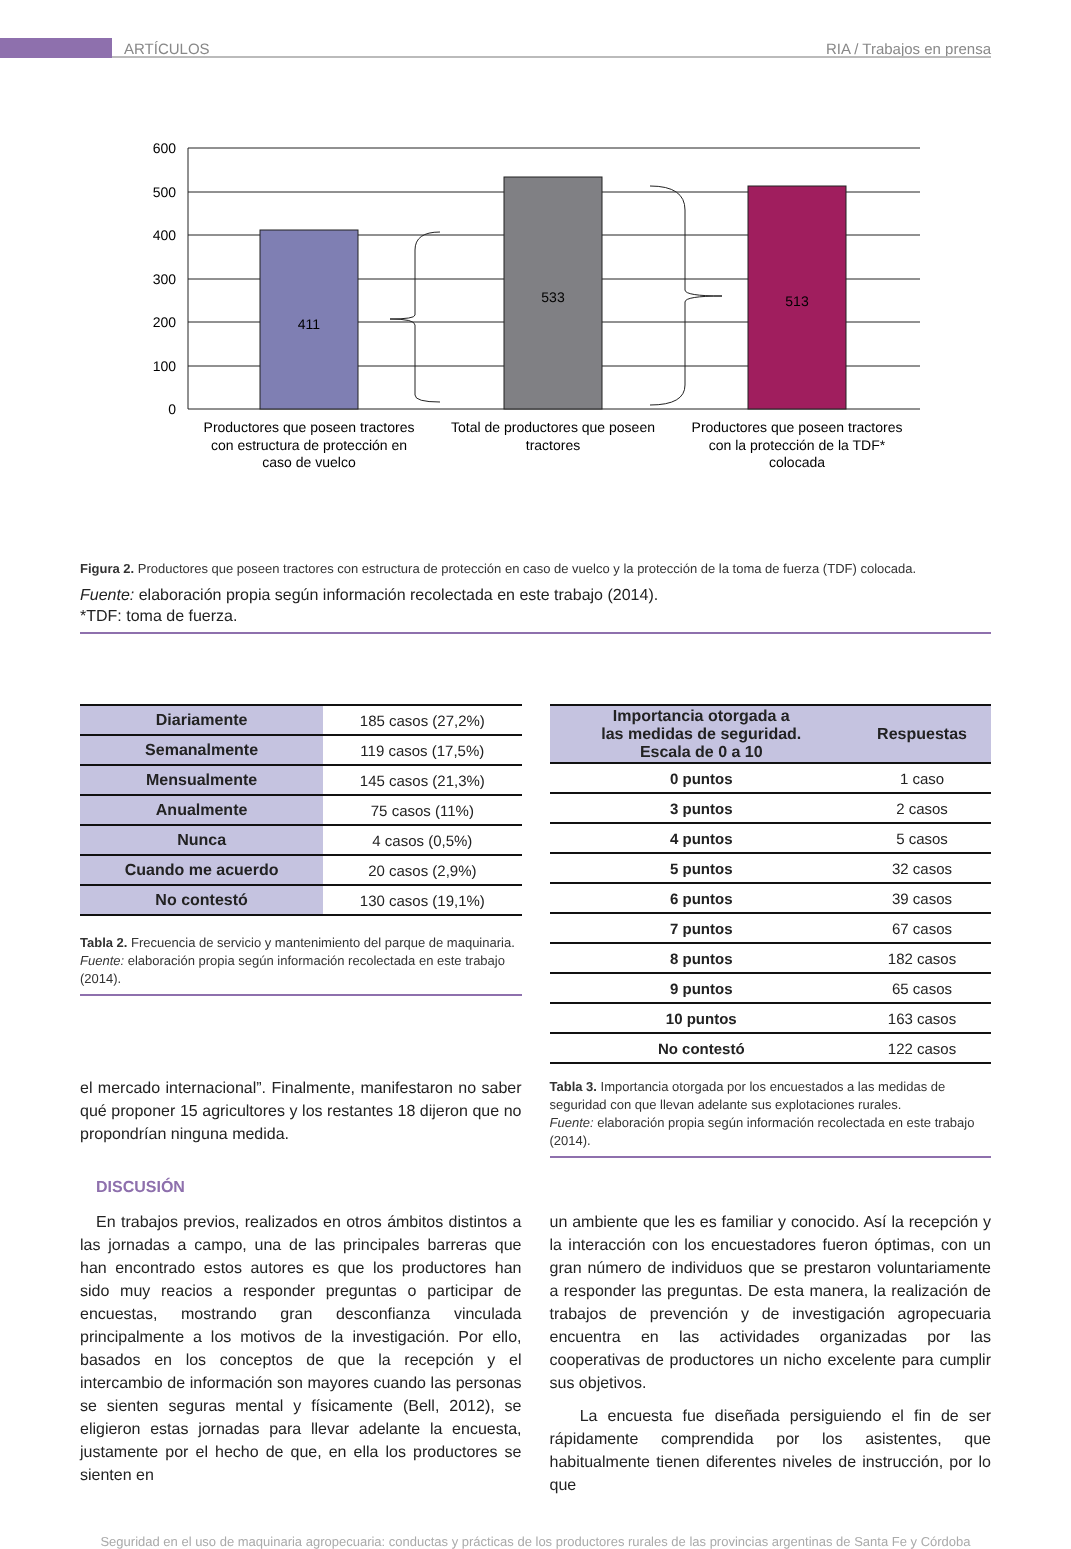ARTÍCULOS RIA / Trabajos en prensa
411
533
513
600
500
400
300
200
100
0
Productores que poseen tractores
con estructura de protección en
caso de vuelco
Total de productores que poseen
tractores
Productores que poseen tractores
con la protección de la TDF*
colocada
Figura 2. Productores que poseen tractores con estructura de protección en caso de vuelco y la protección de la toma de fuerza (TDF) colocada.
Fuente: elaboración propia según información recolectada en este trabajo (2014).
*TDF: toma de fuerza.
| Diariamente | 185 casos (27,2%) |
| Semanalmente | 119 casos (17,5%) |
| Mensualmente | 145 casos (21,3%) |
| Anualmente | 75 casos (11%) |
| Nunca | 4 casos (0,5%) |
| Cuando me acuerdo | 20 casos (2,9%) |
| No contestó | 130 casos (19,1%) |
Tabla 2. Frecuencia de servicio y mantenimiento del parque de maquinaria.
Fuente: elaboración propia según información recolectada en este trabajo (2014).
el mercado internacional”. Finalmente, manifestaron no saber qué proponer 15 agricultores y los restantes 18 dijeron que no propondrían ninguna medida.
| Importancia otorgada a las medidas de seguridad. Escala de 0 a 10 | Respuestas |
| --- | --- |
| 0 puntos | 1 caso |
| 3 puntos | 2 casos |
| 4 puntos | 5 casos |
| 5 puntos | 32 casos |
| 6 puntos | 39 casos |
| 7 puntos | 67 casos |
| 8 puntos | 182 casos |
| 9 puntos | 65 casos |
| 10 puntos | 163 casos |
| No contestó | 122 casos |
Tabla 3. Importancia otorgada por los encuestados a las medidas de seguridad con que llevan adelante sus explotaciones rurales.
Fuente: elaboración propia según información recolectada en este trabajo (2014).
DISCUSIÓN
En trabajos previos, realizados en otros ámbitos distintos a las jornadas a campo, una de las principales barreras que han encontrado estos autores es que los productores han sido muy reacios a responder preguntas o participar de encuestas, mostrando gran desconfianza vinculada principalmente a los motivos de la investigación. Por ello, basados en los conceptos de que la recepción y el intercambio de información son mayores cuando las personas se sienten seguras mental y físicamente (Bell, 2012), se eligieron estas jornadas para llevar adelante la encuesta, justamente por el hecho de que, en ella los productores se sienten en
un ambiente que les es familiar y conocido. Así la recepción y la interacción con los encuestadores fueron óptimas, con un gran número de individuos que se prestaron voluntariamente a responder las preguntas. De esta manera, la realización de trabajos de prevención y de investigación agropecuaria encuentra en las actividades organizadas por las cooperativas de productores un nicho excelente para cumplir sus objetivos.
La encuesta fue diseñada persiguiendo el fin de ser rápidamente comprendida por los asistentes, que habitualmente tienen diferentes niveles de instrucción, por lo que
Seguridad en el uso de maquinaria agropecuaria: conductas y prácticas de los productores rurales de las provincias argentinas de Santa Fe y Córdoba